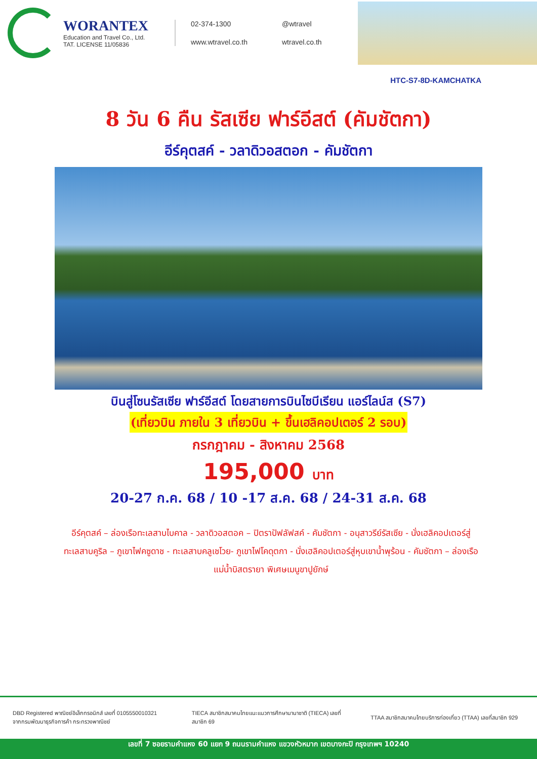WORANTEX
Education and Travel Co., Ltd.
TAT. LICENSE 11/05836
02-374-1300
@wtravel
www.wtravel.co.th
wtravel.co.th
HTC-S7-8D-KAMCHATKA
8 วัน 6 คืน รัสเซีย ฟาร์อีสต์ (คัมชัตกา)
อีร์คุตสค์ - วลาดิวอสตอก - คัมชัตกา
บินสู่โซนรัสเซีย ฟาร์อีสต์ โดยสายการบินไซบีเรียน แอร์ไลน์ส (S7)
(เที่ยวบิน ภายใน 3 เที่ยวบิน + ขึ้นเฮลิคอปเตอร์ 2 รอบ)
กรกฎาคม - สิงหาคม 2568
195,000 บาท
20-27 ก.ค. 68 / 10 -17 ส.ค. 68 / 24-31 ส.ค. 68
อีร์คุตสค์ – ล่องเรือทะเลสาบไบคาล - วลาดิวอสตอค – ปิตราปัฟลัฟสค์ - คัมชัตกา - อนุสาวรีย์รัสเซีย - นั่งเฮลิคอปเตอร์สู่ทะเลสาบคูริล – ภูเขาไฟคซูดาช - ทะเลสาบคลูเชโวย- ภูเขาไฟโคดุตกา - นั่งเฮลิคอปเตอร์สู่หุบเขาน้ำพุร้อน - คัมชัตกา – ล่องเรือแม่น้ำบิสตรายา พิเศษเมนูขาปูยักษ์
DBD Registered พาณิชย์อิเล็กทรอนิกส์ เลขที่ 0105550010321 จากกรมพัฒนาธุรกิจการค้า กระทรวงพาณิชย์
TIECA สมาชิกสมาคมไทยแนะแนวการศึกษานานาชาติ (TIECA) เลขที่สมาชิก 69
TTAA สมาชิกสมาคมไทยบริการท่องเที่ยว (TTAA) เลขที่สมาชิก 929
เลขที่ 7 ซอยรามคำแหง 60 แยก 9 ถนนรามคำแหง แขวงหัวหมาก เขตบางกะปิ กรุงเทพฯ 10240